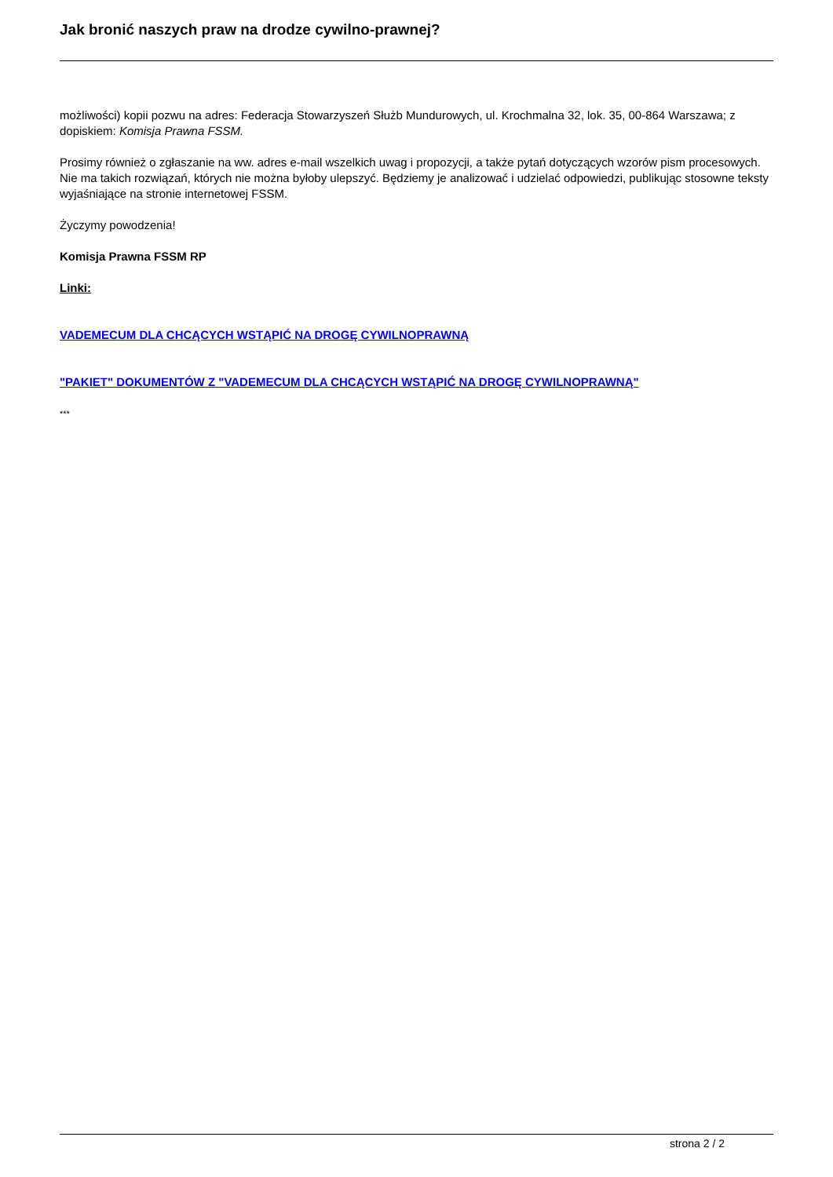Jak bronić naszych praw na drodze cywilno-prawnej?
możliwości) kopii pozwu na adres: Federacja Stowarzyszeń Służb Mundurowych, ul. Krochmalna 32, lok. 35, 00-864 Warszawa; z dopiskiem: Komisja Prawna FSSM.
Prosimy również o zgłaszanie na ww. adres e-mail wszelkich uwag i propozycji, a także pytań dotyczących wzorów pism procesowych. Nie ma takich rozwiązań, których nie można byłoby ulepszyć. Będziemy je analizować i udzielać odpowiedzi, publikując stosowne teksty wyjaśniające na stronie internetowej FSSM.
Życzymy powodzenia!
Komisja Prawna FSSM RP
Linki:
VADEMECUM DLA CHCĄCYCH WSTĄPIĆ NA DROGĘ CYWILNOPRAWNĄ
"PAKIET" DOKUMENTÓW Z "VADEMECUM DLA CHCĄCYCH WSTĄPIĆ NA DROGĘ CYWILNOPRAWNĄ"
***
strona 2 / 2